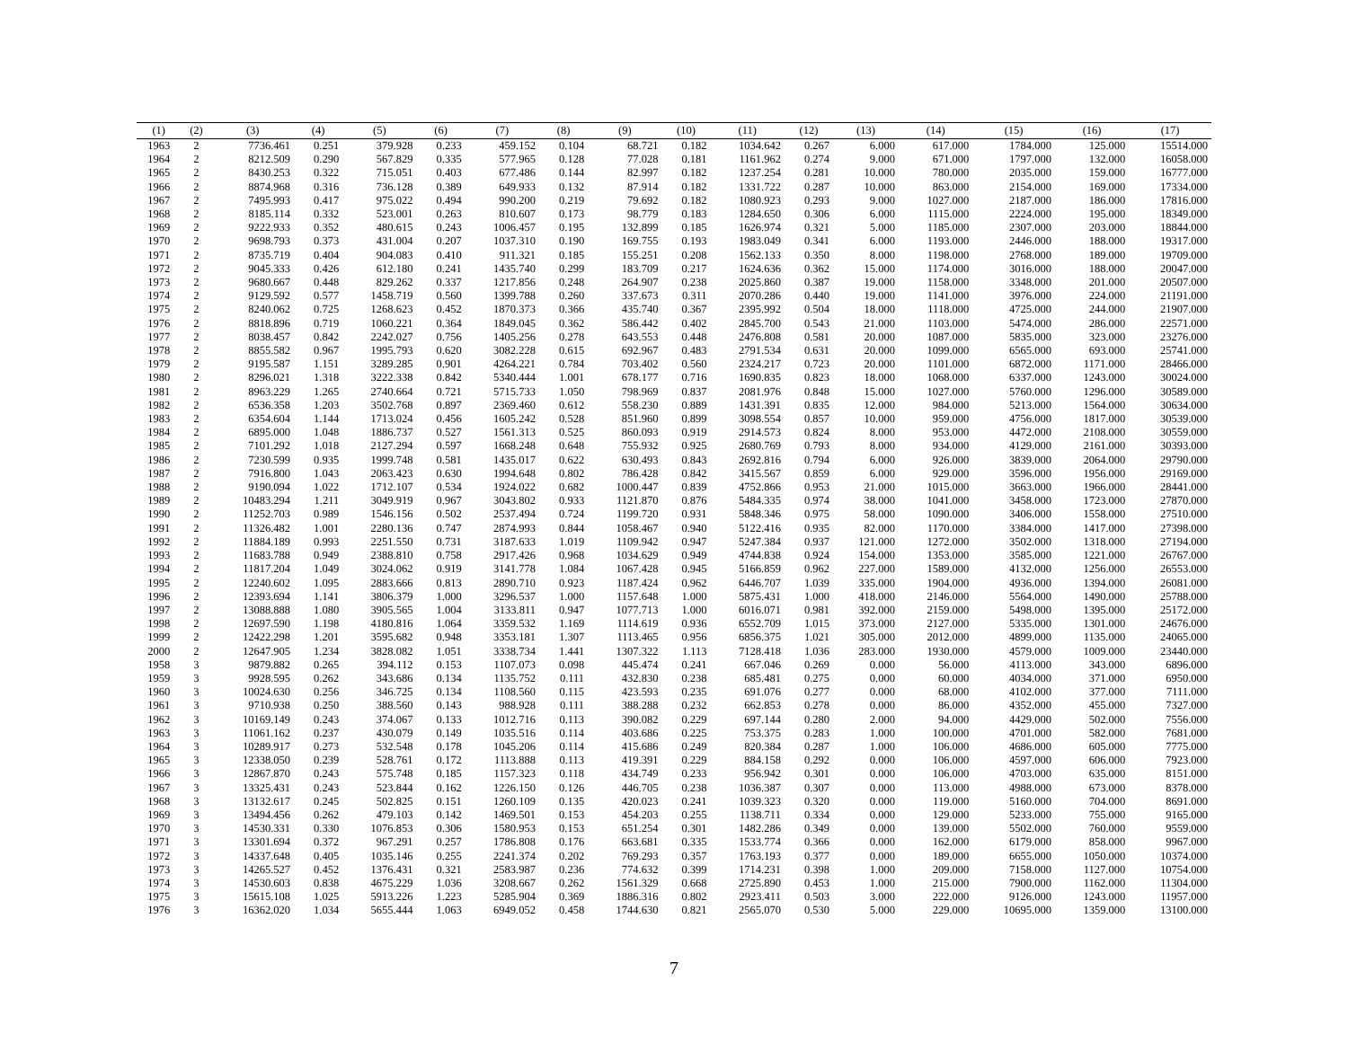| (1) | (2) | (3) | (4) | (5) | (6) | (7) | (8) | (9) | (10) | (11) | (12) | (13) | (14) | (15) | (16) | (17) |
| --- | --- | --- | --- | --- | --- | --- | --- | --- | --- | --- | --- | --- | --- | --- | --- | --- |
| 1963 | 2 | 7736.461 | 0.251 | 379.928 | 0.233 | 459.152 | 0.104 | 68.721 | 0.182 | 1034.642 | 0.267 | 6.000 | 617.000 | 1784.000 | 125.000 | 15514.000 |
| 1964 | 2 | 8212.509 | 0.290 | 567.829 | 0.335 | 577.965 | 0.128 | 77.028 | 0.181 | 1161.962 | 0.274 | 9.000 | 671.000 | 1797.000 | 132.000 | 16058.000 |
| 1965 | 2 | 8430.253 | 0.322 | 715.051 | 0.403 | 677.486 | 0.144 | 82.997 | 0.182 | 1237.254 | 0.281 | 10.000 | 780.000 | 2035.000 | 159.000 | 16777.000 |
| 1966 | 2 | 8874.968 | 0.316 | 736.128 | 0.389 | 649.933 | 0.132 | 87.914 | 0.182 | 1331.722 | 0.287 | 10.000 | 863.000 | 2154.000 | 169.000 | 17334.000 |
| 1967 | 2 | 7495.993 | 0.417 | 975.022 | 0.494 | 990.200 | 0.219 | 79.692 | 0.182 | 1080.923 | 0.293 | 9.000 | 1027.000 | 2187.000 | 186.000 | 17816.000 |
| 1968 | 2 | 8185.114 | 0.332 | 523.001 | 0.263 | 810.607 | 0.173 | 98.779 | 0.183 | 1284.650 | 0.306 | 6.000 | 1115.000 | 2224.000 | 195.000 | 18349.000 |
| 1969 | 2 | 9222.933 | 0.352 | 480.615 | 0.243 | 1006.457 | 0.195 | 132.899 | 0.185 | 1626.974 | 0.321 | 5.000 | 1185.000 | 2307.000 | 203.000 | 18844.000 |
| 1970 | 2 | 9698.793 | 0.373 | 431.004 | 0.207 | 1037.310 | 0.190 | 169.755 | 0.193 | 1983.049 | 0.341 | 6.000 | 1193.000 | 2446.000 | 188.000 | 19317.000 |
| 1971 | 2 | 8735.719 | 0.404 | 904.083 | 0.410 | 911.321 | 0.185 | 155.251 | 0.208 | 1562.133 | 0.350 | 8.000 | 1198.000 | 2768.000 | 189.000 | 19709.000 |
| 1972 | 2 | 9045.333 | 0.426 | 612.180 | 0.241 | 1435.740 | 0.299 | 183.709 | 0.217 | 1624.636 | 0.362 | 15.000 | 1174.000 | 3016.000 | 188.000 | 20047.000 |
| 1973 | 2 | 9680.667 | 0.448 | 829.262 | 0.337 | 1217.856 | 0.248 | 264.907 | 0.238 | 2025.860 | 0.387 | 19.000 | 1158.000 | 3348.000 | 201.000 | 20507.000 |
| 1974 | 2 | 9129.592 | 0.577 | 1458.719 | 0.560 | 1399.788 | 0.260 | 337.673 | 0.311 | 2070.286 | 0.440 | 19.000 | 1141.000 | 3976.000 | 224.000 | 21191.000 |
| 1975 | 2 | 8240.062 | 0.725 | 1268.623 | 0.452 | 1870.373 | 0.366 | 435.740 | 0.367 | 2395.992 | 0.504 | 18.000 | 1118.000 | 4725.000 | 244.000 | 21907.000 |
| 1976 | 2 | 8818.896 | 0.719 | 1060.221 | 0.364 | 1849.045 | 0.362 | 586.442 | 0.402 | 2845.700 | 0.543 | 21.000 | 1103.000 | 5474.000 | 286.000 | 22571.000 |
| 1977 | 2 | 8038.457 | 0.842 | 2242.027 | 0.756 | 1405.256 | 0.278 | 643.553 | 0.448 | 2476.808 | 0.581 | 20.000 | 1087.000 | 5835.000 | 323.000 | 23276.000 |
| 1978 | 2 | 8855.582 | 0.967 | 1995.793 | 0.620 | 3082.228 | 0.615 | 692.967 | 0.483 | 2791.534 | 0.631 | 20.000 | 1099.000 | 6565.000 | 693.000 | 25741.000 |
| 1979 | 2 | 9195.587 | 1.151 | 3289.285 | 0.901 | 4264.221 | 0.784 | 703.402 | 0.560 | 2324.217 | 0.723 | 20.000 | 1101.000 | 6872.000 | 1171.000 | 28466.000 |
| 1980 | 2 | 8296.021 | 1.318 | 3222.338 | 0.842 | 5340.444 | 1.001 | 678.177 | 0.716 | 1690.835 | 0.823 | 18.000 | 1068.000 | 6337.000 | 1243.000 | 30024.000 |
| 1981 | 2 | 8963.229 | 1.265 | 2740.664 | 0.721 | 5715.733 | 1.050 | 798.969 | 0.837 | 2081.976 | 0.848 | 15.000 | 1027.000 | 5760.000 | 1296.000 | 30589.000 |
| 1982 | 2 | 6536.358 | 1.203 | 3502.768 | 0.897 | 2369.460 | 0.612 | 558.230 | 0.889 | 1431.391 | 0.835 | 12.000 | 984.000 | 5213.000 | 1564.000 | 30634.000 |
| 1983 | 2 | 6354.604 | 1.144 | 1713.024 | 0.456 | 1605.242 | 0.528 | 851.960 | 0.899 | 3098.554 | 0.857 | 10.000 | 959.000 | 4756.000 | 1817.000 | 30539.000 |
| 1984 | 2 | 6895.000 | 1.048 | 1886.737 | 0.527 | 1561.313 | 0.525 | 860.093 | 0.919 | 2914.573 | 0.824 | 8.000 | 953.000 | 4472.000 | 2108.000 | 30559.000 |
| 1985 | 2 | 7101.292 | 1.018 | 2127.294 | 0.597 | 1668.248 | 0.648 | 755.932 | 0.925 | 2680.769 | 0.793 | 8.000 | 934.000 | 4129.000 | 2161.000 | 30393.000 |
| 1986 | 2 | 7230.599 | 0.935 | 1999.748 | 0.581 | 1435.017 | 0.622 | 630.493 | 0.843 | 2692.816 | 0.794 | 6.000 | 926.000 | 3839.000 | 2064.000 | 29790.000 |
| 1987 | 2 | 7916.800 | 1.043 | 2063.423 | 0.630 | 1994.648 | 0.802 | 786.428 | 0.842 | 3415.567 | 0.859 | 6.000 | 929.000 | 3596.000 | 1956.000 | 29169.000 |
| 1988 | 2 | 9190.094 | 1.022 | 1712.107 | 0.534 | 1924.022 | 0.682 | 1000.447 | 0.839 | 4752.866 | 0.953 | 21.000 | 1015.000 | 3663.000 | 1966.000 | 28441.000 |
| 1989 | 2 | 10483.294 | 1.211 | 3049.919 | 0.967 | 3043.802 | 0.933 | 1121.870 | 0.876 | 5484.335 | 0.974 | 38.000 | 1041.000 | 3458.000 | 1723.000 | 27870.000 |
| 1990 | 2 | 11252.703 | 0.989 | 1546.156 | 0.502 | 2537.494 | 0.724 | 1199.720 | 0.931 | 5848.346 | 0.975 | 58.000 | 1090.000 | 3406.000 | 1558.000 | 27510.000 |
| 1991 | 2 | 11326.482 | 1.001 | 2280.136 | 0.747 | 2874.993 | 0.844 | 1058.467 | 0.940 | 5122.416 | 0.935 | 82.000 | 1170.000 | 3384.000 | 1417.000 | 27398.000 |
| 1992 | 2 | 11884.189 | 0.993 | 2251.550 | 0.731 | 3187.633 | 1.019 | 1109.942 | 0.947 | 5247.384 | 0.937 | 121.000 | 1272.000 | 3502.000 | 1318.000 | 27194.000 |
| 1993 | 2 | 11683.788 | 0.949 | 2388.810 | 0.758 | 2917.426 | 0.968 | 1034.629 | 0.949 | 4744.838 | 0.924 | 154.000 | 1353.000 | 3585.000 | 1221.000 | 26767.000 |
| 1994 | 2 | 11817.204 | 1.049 | 3024.062 | 0.919 | 3141.778 | 1.084 | 1067.428 | 0.945 | 5166.859 | 0.962 | 227.000 | 1589.000 | 4132.000 | 1256.000 | 26553.000 |
| 1995 | 2 | 12240.602 | 1.095 | 2883.666 | 0.813 | 2890.710 | 0.923 | 1187.424 | 0.962 | 6446.707 | 1.039 | 335.000 | 1904.000 | 4936.000 | 1394.000 | 26081.000 |
| 1996 | 2 | 12393.694 | 1.141 | 3806.379 | 1.000 | 3296.537 | 1.000 | 1157.648 | 1.000 | 5875.431 | 1.000 | 418.000 | 2146.000 | 5564.000 | 1490.000 | 25788.000 |
| 1997 | 2 | 13088.888 | 1.080 | 3905.565 | 1.004 | 3133.811 | 0.947 | 1077.713 | 1.000 | 6016.071 | 0.981 | 392.000 | 2159.000 | 5498.000 | 1395.000 | 25172.000 |
| 1998 | 2 | 12697.590 | 1.198 | 4180.816 | 1.064 | 3359.532 | 1.169 | 1114.619 | 0.936 | 6552.709 | 1.015 | 373.000 | 2127.000 | 5335.000 | 1301.000 | 24676.000 |
| 1999 | 2 | 12422.298 | 1.201 | 3595.682 | 0.948 | 3353.181 | 1.307 | 1113.465 | 0.956 | 6856.375 | 1.021 | 305.000 | 2012.000 | 4899.000 | 1135.000 | 24065.000 |
| 2000 | 2 | 12647.905 | 1.234 | 3828.082 | 1.051 | 3338.734 | 1.441 | 1307.322 | 1.113 | 7128.418 | 1.036 | 283.000 | 1930.000 | 4579.000 | 1009.000 | 23440.000 |
| 1958 | 3 | 9879.882 | 0.265 | 394.112 | 0.153 | 1107.073 | 0.098 | 445.474 | 0.241 | 667.046 | 0.269 | 0.000 | 56.000 | 4113.000 | 343.000 | 6896.000 |
| 1959 | 3 | 9928.595 | 0.262 | 343.686 | 0.134 | 1135.752 | 0.111 | 432.830 | 0.238 | 685.481 | 0.275 | 0.000 | 60.000 | 4034.000 | 371.000 | 6950.000 |
| 1960 | 3 | 10024.630 | 0.256 | 346.725 | 0.134 | 1108.560 | 0.115 | 423.593 | 0.235 | 691.076 | 0.277 | 0.000 | 68.000 | 4102.000 | 377.000 | 7111.000 |
| 1961 | 3 | 9710.938 | 0.250 | 388.560 | 0.143 | 988.928 | 0.111 | 388.288 | 0.232 | 662.853 | 0.278 | 0.000 | 86.000 | 4352.000 | 455.000 | 7327.000 |
| 1962 | 3 | 10169.149 | 0.243 | 374.067 | 0.133 | 1012.716 | 0.113 | 390.082 | 0.229 | 697.144 | 0.280 | 2.000 | 94.000 | 4429.000 | 502.000 | 7556.000 |
| 1963 | 3 | 11061.162 | 0.237 | 430.079 | 0.149 | 1035.516 | 0.114 | 403.686 | 0.225 | 753.375 | 0.283 | 1.000 | 100.000 | 4701.000 | 582.000 | 7681.000 |
| 1964 | 3 | 10289.917 | 0.273 | 532.548 | 0.178 | 1045.206 | 0.114 | 415.686 | 0.249 | 820.384 | 0.287 | 1.000 | 106.000 | 4686.000 | 605.000 | 7775.000 |
| 1965 | 3 | 12338.050 | 0.239 | 528.761 | 0.172 | 1113.888 | 0.113 | 419.391 | 0.229 | 884.158 | 0.292 | 0.000 | 106.000 | 4597.000 | 606.000 | 7923.000 |
| 1966 | 3 | 12867.870 | 0.243 | 575.748 | 0.185 | 1157.323 | 0.118 | 434.749 | 0.233 | 956.942 | 0.301 | 0.000 | 106.000 | 4703.000 | 635.000 | 8151.000 |
| 1967 | 3 | 13325.431 | 0.243 | 523.844 | 0.162 | 1226.150 | 0.126 | 446.705 | 0.238 | 1036.387 | 0.307 | 0.000 | 113.000 | 4988.000 | 673.000 | 8378.000 |
| 1968 | 3 | 13132.617 | 0.245 | 502.825 | 0.151 | 1260.109 | 0.135 | 420.023 | 0.241 | 1039.323 | 0.320 | 0.000 | 119.000 | 5160.000 | 704.000 | 8691.000 |
| 1969 | 3 | 13494.456 | 0.262 | 479.103 | 0.142 | 1469.501 | 0.153 | 454.203 | 0.255 | 1138.711 | 0.334 | 0.000 | 129.000 | 5233.000 | 755.000 | 9165.000 |
| 1970 | 3 | 14530.331 | 0.330 | 1076.853 | 0.306 | 1580.953 | 0.153 | 651.254 | 0.301 | 1482.286 | 0.349 | 0.000 | 139.000 | 5502.000 | 760.000 | 9559.000 |
| 1971 | 3 | 13301.694 | 0.372 | 967.291 | 0.257 | 1786.808 | 0.176 | 663.681 | 0.335 | 1533.774 | 0.366 | 0.000 | 162.000 | 6179.000 | 858.000 | 9967.000 |
| 1972 | 3 | 14337.648 | 0.405 | 1035.146 | 0.255 | 2241.374 | 0.202 | 769.293 | 0.357 | 1763.193 | 0.377 | 0.000 | 189.000 | 6655.000 | 1050.000 | 10374.000 |
| 1973 | 3 | 14265.527 | 0.452 | 1376.431 | 0.321 | 2583.987 | 0.236 | 774.632 | 0.399 | 1714.231 | 0.398 | 1.000 | 209.000 | 7158.000 | 1127.000 | 10754.000 |
| 1974 | 3 | 14530.603 | 0.838 | 4675.229 | 1.036 | 3208.667 | 0.262 | 1561.329 | 0.668 | 2725.890 | 0.453 | 1.000 | 215.000 | 7900.000 | 1162.000 | 11304.000 |
| 1975 | 3 | 15615.108 | 1.025 | 5913.226 | 1.223 | 5285.904 | 0.369 | 1886.316 | 0.802 | 2923.411 | 0.503 | 3.000 | 222.000 | 9126.000 | 1243.000 | 11957.000 |
| 1976 | 3 | 16362.020 | 1.034 | 5655.444 | 1.063 | 6949.052 | 0.458 | 1744.630 | 0.821 | 2565.070 | 0.530 | 5.000 | 229.000 | 10695.000 | 1359.000 | 13100.000 |
7